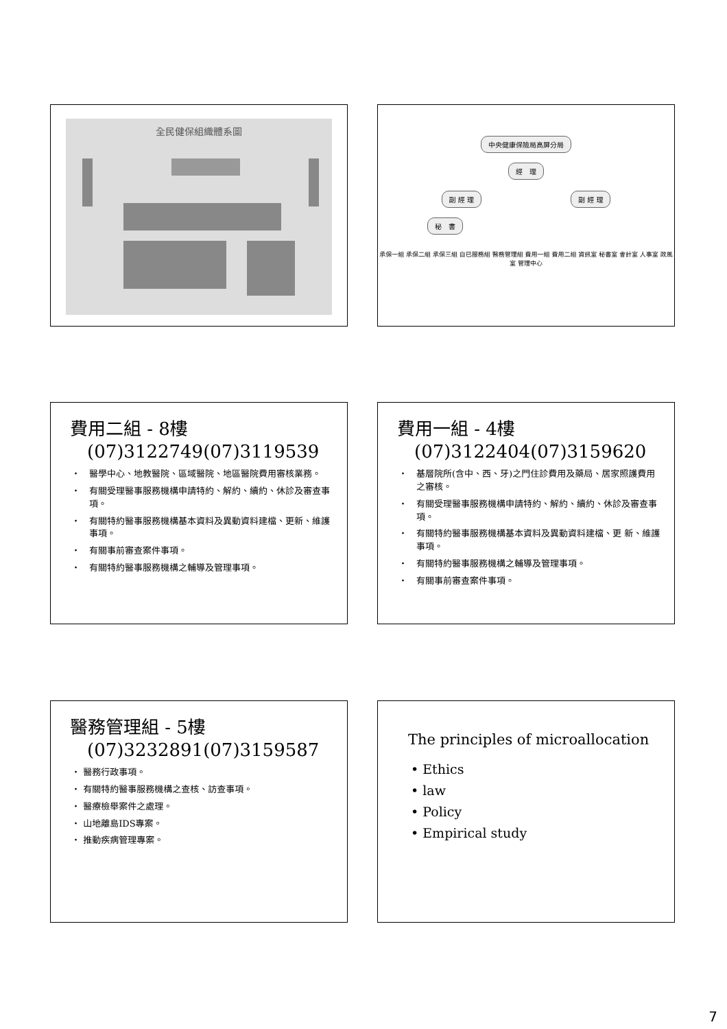全民健保組織體系圖
中央健康保險局高屏分局
經　理
副 經 理 副 經 理
秘　書
承保一組 承保二組 承保三組 自已服務組 醫務管理組 費用一組 費用二組 資訊室 秘書室 會計室 人事室 政風室 管理中心
費用二組 - 8樓
(07)3122749(07)3119539
・　醫學中心、地教醫院、區域醫院、地區醫院費用審核業務。
・　有關受理醫事服務機構申請特約、解約、續約、休診及審查事項。
・　有關特約醫事服務機構基本資料及異動資料建檔、更新、維護事項。
・　有關事前審查案件事項。
・　有關特約醫事服務機構之輔導及管理事項。
費用一組 - 4樓
(07)3122404(07)3159620
・　基層院所(含中、西、牙)之門住診費用及藥局、居家照護費用之審核。
・　有關受理醫事服務機構申請特約、解約、續約、休診及審查事項。
・　有關特約醫事服務機構基本資料及異動資料建檔、更 新、維護事項。
・　有關特約醫事服務機構之輔導及管理事項。
・　有關事前審查案件事項。
醫務管理組 - 5樓
(07)3232891(07)3159587
・ 醫務行政事項。
・ 有關特約醫事服務機構之查核、訪查事項。
・ 醫療檢舉案件之處理。
・ 山地離島IDS專案。
・ 推動疾病管理專案。
The principles of microallocation
• Ethics
• law
• Policy
• Empirical study
7